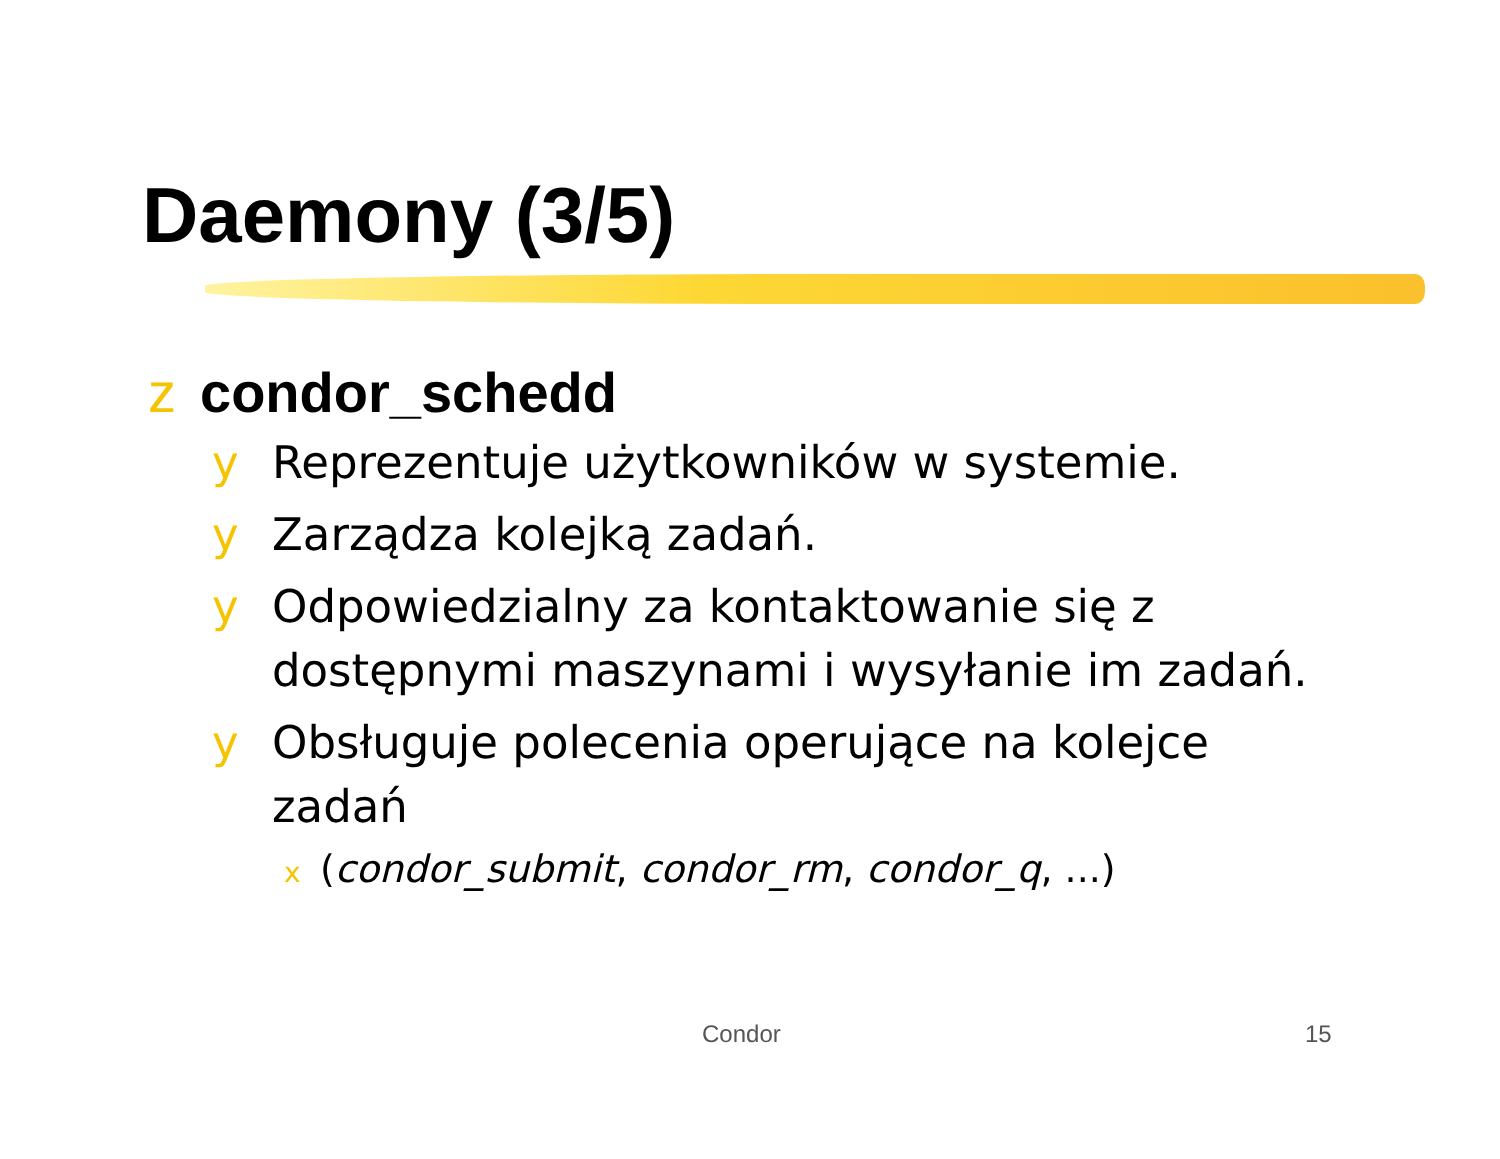Daemony (3/5)
z condor_schedd
y Reprezentuje użytkowników w systemie.
y Zarządza kolejką zadań.
y Odpowiedzialny za kontaktowanie się z dostępnymi maszynami i wysyłanie im zadań.
y Obsługuje polecenia operujące na kolejce zadań
x (condor_submit, condor_rm, condor_q, ...)
Condor 15